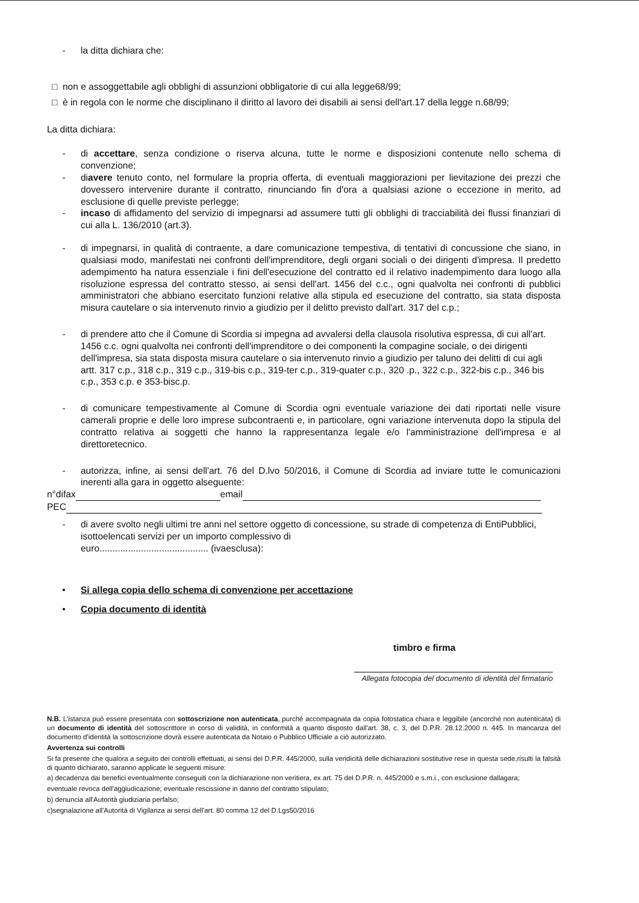- la ditta dichiara che:
□ non e assoggettabile agli obblighi di assunzioni obbligatorie di cui alla legge68/99;
□ è in regola con le norme che disciplinano il diritto al lavoro dei disabili ai sensi dell'art.17 della legge n.68/99;
La ditta dichiara:
- di accettare, senza condizione o riserva alcuna, tutte le norme e disposizioni contenute nello schema di convenzione;
- diavere tenuto conto, nel formulare la propria offerta, di eventuali maggiorazioni per lievitazione dei prezzi che dovessero intervenire durante il contratto, rinunciando fin d'ora a qualsiasi azione o eccezione in merito, ad esclusione di quelle previste perlegge;
- incaso di affidamento del servizio di impegnarsi ad assumere tutti gli obblighi di tracciabilità dei flussi finanziari di cui alla L. 136/2010 (art.3).
- di impegnarsi, in qualità di contraente, a dare comunicazione tempestiva, di tentativi di concussione che siano, in qualsiasi modo, manifestati nei confronti dell'imprenditore, degli organi sociali o dei dirigenti d'impresa. Il predetto adempimento ha natura essenziale i fini dell'esecuzione del contratto ed il relativo inadempimento dara luogo alla risoluzione espressa del contratto stesso, ai sensi dell'art. 1456 del c.c., ogni qualvolta nei confronti di pubblici amministratori che abbiano esercitato funzioni relative alla stipula ed esecuzione del contratto, sia stata disposta misura cautelare o sia intervenuto rinvio a giudizio per il delitto previsto dall'art. 317 del c.p.;
- di prendere atto che il Comune di Scordia si impegna ad avvalersi della clausola risolutiva espressa, di cui all'art. 1456 c.c. ogni qualvolta nei confronti dell'imprenditore o dei componenti la compagine sociale, o dei dirigenti dell'impresa, sia stata disposta misura cautelare o sia intervenuto rinvio a giudizio per taluno dei delitti di cui agli artt. 317 c.p., 318 c.p., 319 c.p., 319-bis c.p., 319-ter c.p., 319-quater c.p., 320 .p., 322 c.p., 322-bis c.p., 346 bis c.p., 353 c.p. e 353-bisc.p.
- di comunicare tempestivamente al Comune di Scordia ogni eventuale variazione dei dati riportati nelle visure camerali proprie e delle loro imprese subcontraenti e, in particolare, ogni variazione intervenuta dopo la stipula del contratto relativa ai soggetti che hanno la rappresentanza legale e/o l'amministrazione dell'impresa e al direttoretecnico.
- autorizza, infine, ai sensi dell'art. 76 del D.lvo 50/2016, il Comune di Scordia ad inviare tutte le comunicazioni inerenti alla gara in oggetto alseguente:
n°difax email
PEC
- di avere svolto negli ultimi tre anni nel settore oggetto di concessione, su strade di competenza di EntiPubblici, isottoelencati servizi per un importo complessivo di
euro.......................................... (ivaesclusa):
• Si allega copia dello schema di convenzione per accettazione
• Copia documento di identità
timbro e firma
Allegata fotocopia del documento di identità del firmatario
N.B. L'istanza può essere presentata con sottoscrizione non autenticata, purché accompagnata da copia fotostatica chiara e leggibile (ancorché non autenticata) di un documento di identità del sottoscrittore in corso di validità, in conformità a quanto disposto dall'art. 38, c. 3, del D.P.R. 28.12.2000 n. 445. In mancanza del documento d'identità la sottoscrizione dovrà essere autenticata da Notaio o Pubblico Ufficiale a ciò autorizzato.
Avvertenza sui controlli
Si fa presente che qualora a seguito dei controlli effettuati, ai sensi del D.P.R. 445/2000, sulla veridicità delle dichiarazioni sostitutive rese in questa sede,risulti la falsità di quanto dichiarato, saranno applicate le seguenti misure:
a) decadenza dai benefici eventualmente conseguiti con la dichiarazione non veritiera, ex art. 75 del D.P.R. n. 445/2000 e s.m.i., con esclusione dallagara;
eventuale revoca dell'aggiudicazione; eventuale rescissione in danno del contratto stipulato;
b) denuncia all'Autorità giudiziaria perfalso;
c)segnalazione all'Autorità di Vigilanza ai sensi dell'art. 80 comma 12 del D.Lgs50/2016